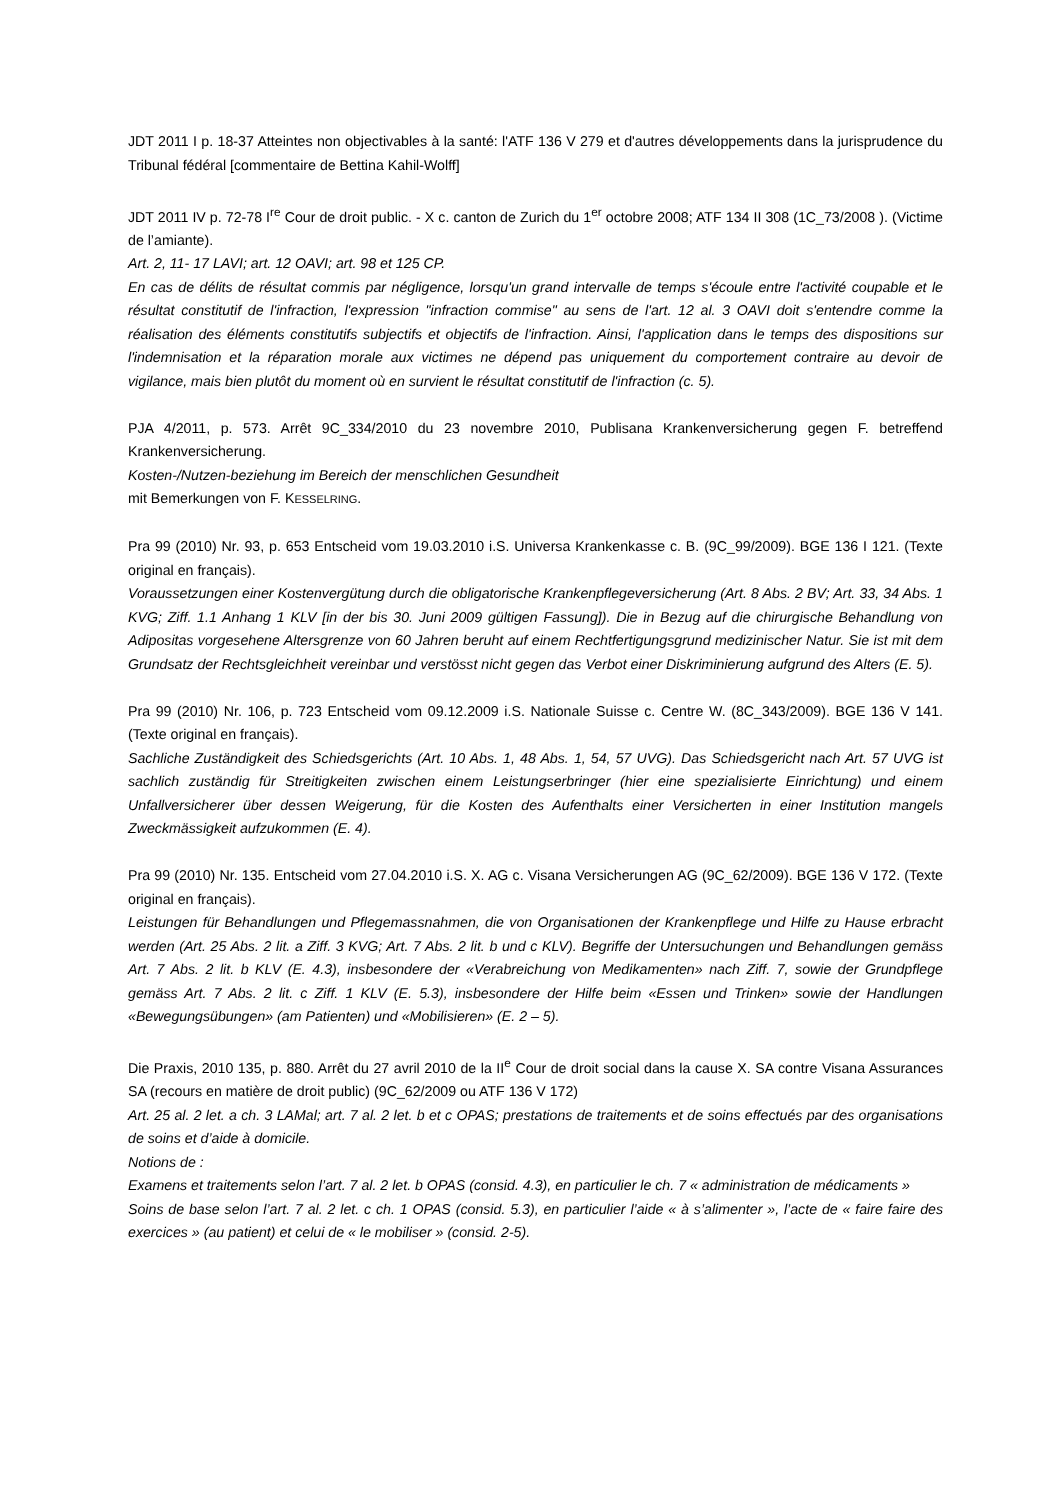JDT 2011 I p. 18-37 Atteintes non objectivables à la santé: l'ATF 136 V 279 et d'autres développements dans la jurisprudence du Tribunal fédéral [commentaire de Bettina Kahil-Wolff]
JDT 2011 IV p. 72-78 I<sup>re</sup> Cour de droit public. - X c. canton de Zurich du 1<sup>er</sup> octobre 2008; ATF 134 II 308 (1C_73/2008 ). (Victime de l’amiante).
Art. 2, 11- 17 LAVI; art. 12 OAVI; art. 98 et 125 CP.
En cas de délits de résultat commis par négligence, lorsqu'un grand intervalle de temps s'écoule entre l'activité coupable et le résultat constitutif de l'infraction, l'expression "infraction commise" au sens de l'art. 12 al. 3 OAVI doit s'entendre comme la réalisation des éléments constitutifs subjectifs et objectifs de l'infraction. Ainsi, l'application dans le temps des dispositions sur l'indemnisation et la réparation morale aux victimes ne dépend pas uniquement du comportement contraire au devoir de vigilance, mais bien plutôt du moment où en survient le résultat constitutif de l'infraction (c. 5).
PJA 4/2011, p. 573. Arrêt 9C_334/2010 du 23 novembre 2010, Publisana Krankenversicherung gegen F. betreffend Krankenversicherung.
Kosten-/Nutzen-beziehung im Bereich der menschlichen Gesundheit
mit Bemerkungen von F. KESSELRING.
Pra 99 (2010) Nr. 93, p. 653 Entscheid vom 19.03.2010 i.S. Universa Krankenkasse c. B. (9C_99/2009). BGE 136 I 121. (Texte original en français).
Voraussetzungen einer Kostenvergütung durch die obligatorische Krankenpflegeversicherung (Art. 8 Abs. 2 BV; Art. 33, 34 Abs. 1 KVG; Ziff. 1.1 Anhang 1 KLV [in der bis 30. Juni 2009 gültigen Fassung]). Die in Bezug auf die chirurgische Behandlung von Adipositas vorgesehene Altersgrenze von 60 Jahren beruht auf einem Rechtfertigungsgrund medizinischer Natur. Sie ist mit dem Grundsatz der Rechtsgleichheit vereinbar und verstösst nicht gegen das Verbot einer Diskriminierung aufgrund des Alters (E. 5).
Pra 99 (2010) Nr. 106, p. 723 Entscheid vom 09.12.2009 i.S. Nationale Suisse c. Centre W. (8C_343/2009). BGE 136 V 141. (Texte original en français).
Sachliche Zuständigkeit des Schiedsgerichts (Art. 10 Abs. 1, 48 Abs. 1, 54, 57 UVG). Das Schiedsgericht nach Art. 57 UVG ist sachlich zuständig für Streitigkeiten zwischen einem Leistungserbringer (hier eine spezialisierte Einrichtung) und einem Unfallversicherer über dessen Weigerung, für die Kosten des Aufenthalts einer Versicherten in einer Institution mangels Zweckmässigkeit aufzukommen (E. 4).
Pra 99 (2010) Nr. 135. Entscheid vom 27.04.2010 i.S. X. AG c. Visana Versicherungen AG (9C_62/2009). BGE 136 V 172. (Texte original en français).
Leistungen für Behandlungen und Pflegemassnahmen, die von Organisationen der Krankenpflege und Hilfe zu Hause erbracht werden (Art. 25 Abs. 2 lit. a Ziff. 3 KVG; Art. 7 Abs. 2 lit. b und c KLV). Begriffe der Untersuchungen und Behandlungen gemäss Art. 7 Abs. 2 lit. b KLV (E. 4.3), insbesondere der «Verabreichung von Medikamenten» nach Ziff. 7, sowie der Grundpflege gemäss Art. 7 Abs. 2 lit. c Ziff. 1 KLV (E. 5.3), insbesondere der Hilfe beim «Essen und Trinken» sowie der Handlungen «Bewegungsübungen» (am Patienten) und «Mobilisieren» (E. 2 – 5).
Die Praxis, 2010 135, p. 880. Arrêt du 27 avril 2010 de la II<sup>e</sup> Cour de droit social dans la cause X. SA contre Visana Assurances SA (recours en matière de droit public) (9C_62/2009 ou ATF 136 V 172)
Art. 25 al. 2 let. a ch. 3 LAMal; art. 7 al. 2 let. b et c OPAS; prestations de traitements et de soins effectués par des organisations de soins et d’aide à domicile.
Notions de :
Examens et traitements selon l’art. 7 al. 2 let. b OPAS (consid. 4.3), en particulier le ch. 7 « administration de médicaments »
Soins de base selon l’art. 7 al. 2 let. c ch. 1 OPAS (consid. 5.3), en particulier l’aide « à s’alimenter », l’acte de « faire faire des exercices » (au patient) et celui de « le mobiliser » (consid. 2-5).